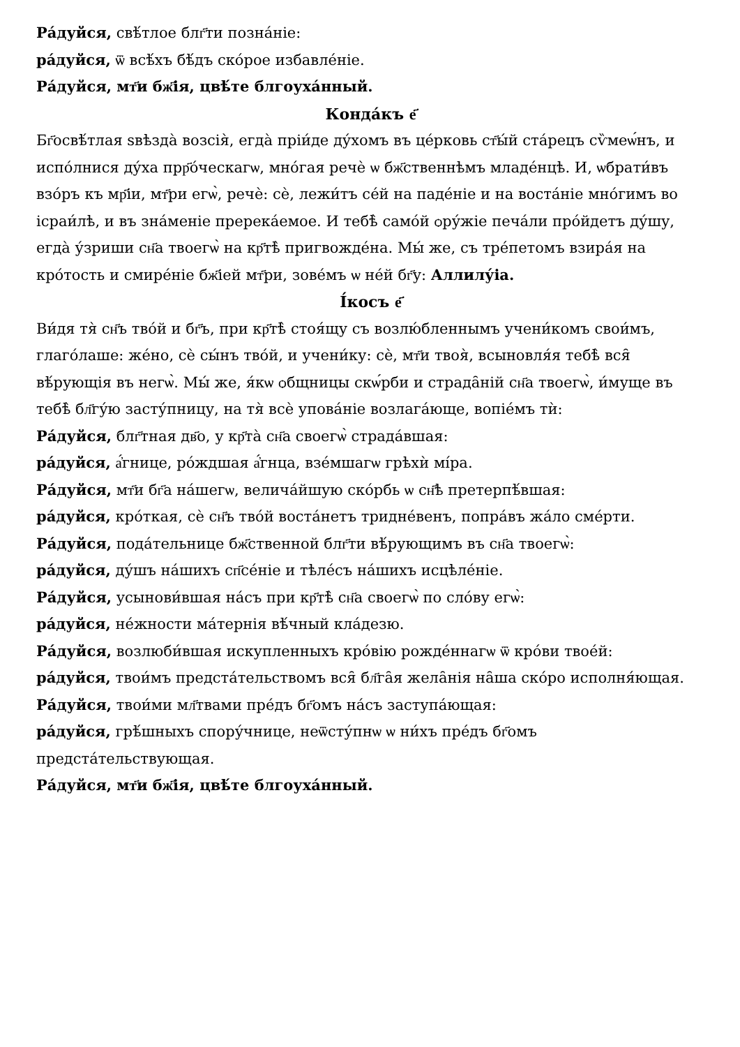Ра́дуйся, свѣ́тлое блг҃ти позна́ніе:
ра́дуйся, ѿ всѣ́хъ бѣ́дъ ско́рое избавле́ніе.
Ра́дуйся, мт҃и бж҃ія, цвѣ́те блгоуха́нный.
Конда́къ е҃
Бг҃освѣ́тлая ѕвѣзда̀ возсія̀, егда̀ пріи́де ду́хомъ въ це́рковь ст҃ы́й ста́рецъ сѷмеѡ́нъ, и испо́лнися ду́ха прр҃о́ческагѡ, мно́гая речѐ ѡ бж҃ственнѣмъ младе́нцѣ. И, ѡбрати́въ взо́ръ къ мр҃іи, мт҃ри егѡ̀, речѐ: сѐ, лежи́тъ се́й на паде́ніе и на воста́ніе мно́гимъ во ісраи́лѣ, и въ зна́меніе пререка́емое. И тебѣ̀ само́й ѻру́жіе печа́ли про́йдетъ ду́шу, егда̀ у́зриши сн҃а твоегѡ̀ на кр҃тѣ̀ пригвожде́на. Мы́ же, съ тре́петомъ взира́я на кро́тость и смире́ніе бж҃іей мт҃ри, зове́мъ ѡ не́й бг҃у: Аллилу́іа.
І́косъ е҃
Ви́дя тя̀ сн҃ъ тво́й и бг҃ъ, при кр҃тѣ̀ стоя́щу съ возлю́бленнымъ учени́комъ свои́мъ, глаго́лаше: же́но, сѐ сы́нъ тво́й, и учени́ку: сѐ, мт҃и твоя̀, всыновля́я тебѣ̀ вся̑ вѣ́рующія въ негѡ̀. Мы́ же, я́кѡ ѻбщницы скѡ́рби и страда̑ній сн҃а твоегѡ̀, и́муще въ тебѣ̀ бл҃гу́ю засту́пницу, на тя̀ всѐ упова́ніе возлага́юще, вопіе́мъ тѝ:
Ра́дуйся, блг҃тная дв҃о, у кр҃та̀ сн҃а своегѡ̀ страда́вшая:
ра́дуйся, а҆́гнице, ро́ждшая а҆́гнца, взе́мшагѡ грѣхѝ мі́ра.
Ра́дуйся, мт҃и бг҃а на́шегѡ, велича́йшую ско́рбь ѡ сн҃ѣ претерпѣ́вшая:
ра́дуйся, кро́ткая, сѐ сн҃ъ тво́й воста́нетъ тридне́венъ, попра́въ жа́ло сме́рти.
Ра́дуйся, пода́тельнице бж҃ственной блг҃ти вѣ́рующимъ въ сн҃а твоегѡ̀:
ра́дуйся, ду́шъ на́шихъ сп҃се́ніе и тѣле́съ на́шихъ исцѣле́ніе.
Ра́дуйся, усынови́вшая на́съ при кр҃тѣ̀ сн҃а своегѡ̀ по сло́ву егѡ̀:
ра́дуйся, не́жности ма́тернія вѣ́чный кла́дезю.
Ра́дуйся, возлюби́вшая искупленныхъ кро́вію рожде́ннагѡ ѿ кро́ви твое́й:
ра́дуйся, твои́мъ предста́тельствомъ вся̑ бл҃га̑я жела̑нія на̑ша ско́ро исполня́ющая.
Ра́дуйся, твои́ми мл҃твами пре́дъ бг҃омъ на́съ заступа́ющая:
ра́дуйся, грѣ́шныхъ спору́чнице, неѿсту́пнѡ ѡ ни́хъ пре́дъ бг҃омъ предста́тельствующая.
Ра́дуйся, мт҃и бж҃ія, цвѣ́те блгоуха́нный.